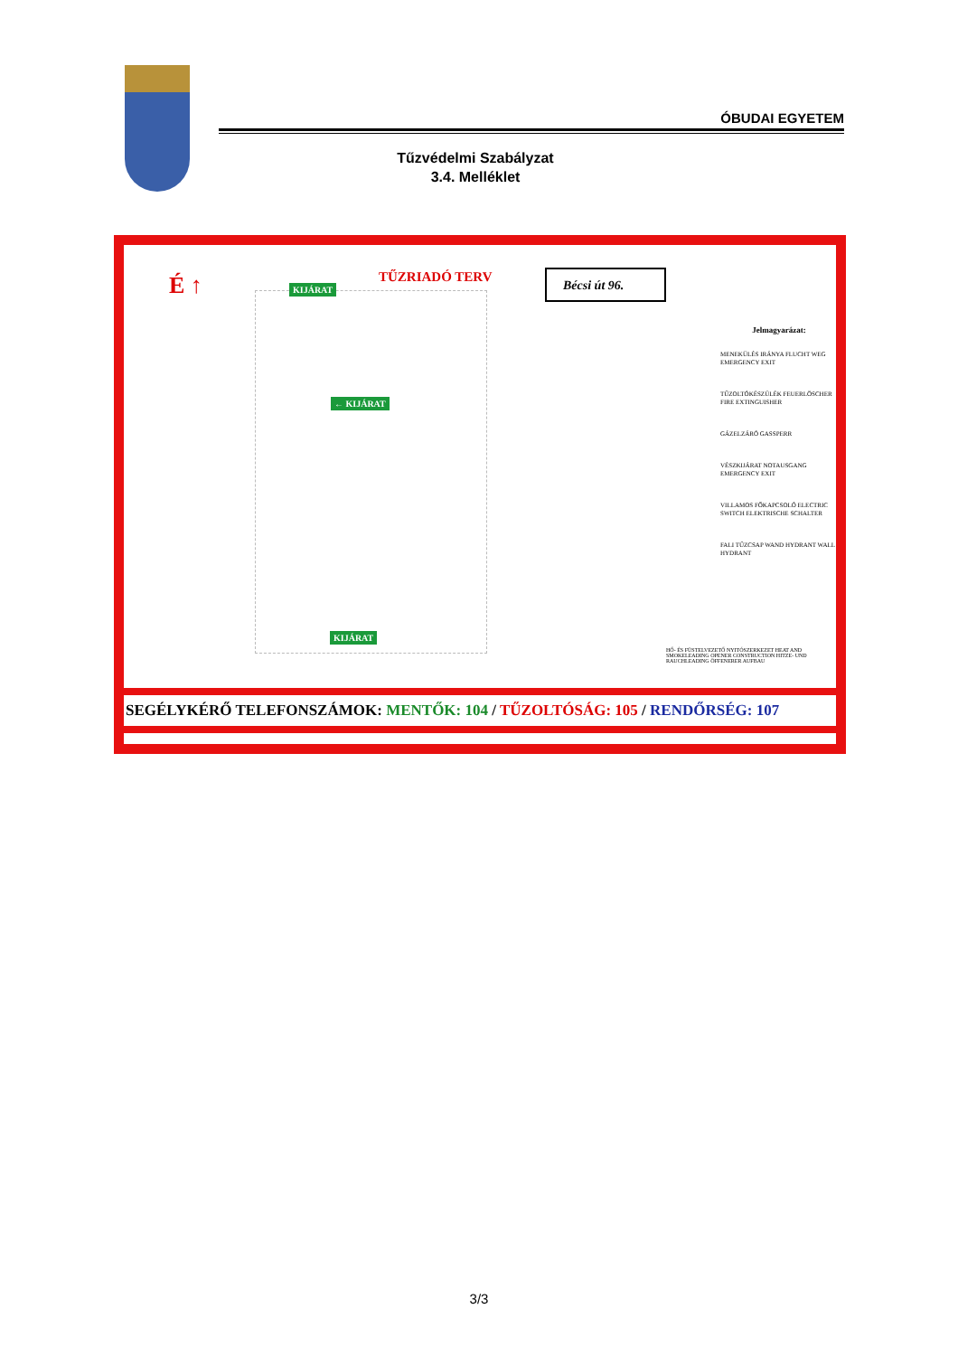ÓBUDAI EGYETEM
Tűzvédelmi Szabályzat
3.4. Melléklet
É ↑ TŰZRIADÓ TERV Bécsi út 96.
KIJÁRAT
← KIJÁRAT
KIJÁRAT
Jelmagyarázat:
MENEKÜLÉS IRÁNYA FLUCHT WEG EMERGENCY EXIT
TŰZOLTÓKÉSZÜLÉK FEUERLÖSCHER FIRE EXTINGUISHER
GÁZELZÁRÓ GASSPERR
VÉSZKIJÁRAT NOTAUSGANG EMERGENCY EXIT
VILLAMOS FŐKAPCSOLÓ ELECTRIC SWITCH ELEKTRISCHE SCHALTER
FALI TŰZCSAP WAND HYDRANT WALL HYDRANT
HŐ- ÉS FÜSTELVEZETŐ NYITÓSZERKEZET HEAT AND SMOKELEADING OPENER CONSTRUCTION HITZE- UND RAUCHLEADING ÖFFENERER AUFBAU
SEGÉLYKÉRŐ TELEFONSZÁMOK: MENTŐK: 104 / TŰZOLTÓSÁG: 105 / RENDŐRSÉG: 107
3/3